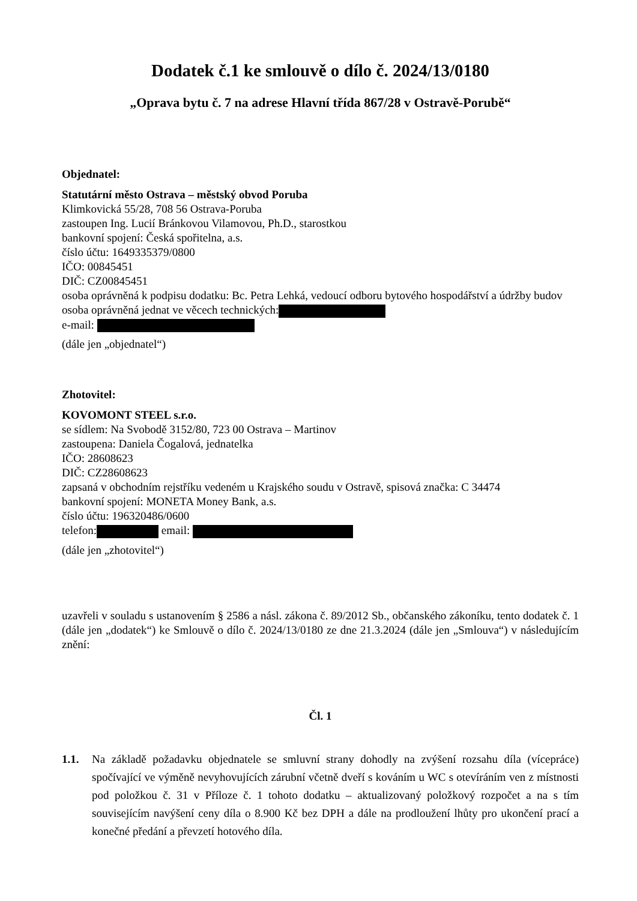Dodatek č.1 ke smlouvě o dílo č. 2024/13/0180
„Oprava bytu č. 7 na adrese Hlavní třída 867/28 v Ostravě-Porubě“
Objednatel:
Statutární město Ostrava – městský obvod Poruba
Klimkovická 55/28, 708 56 Ostrava-Poruba
zastoupen Ing. Lucií Bránkovou Vilamovou, Ph.D., starostkou
bankovní spojení: Česká spořitelna, a.s.
číslo účtu: 1649335379/0800
IČO: 00845451
DIČ: CZ00845451
osoba oprávněná k podpisu dodatku: Bc. Petra Lehká, vedoucí odboru bytového hospodářství a údržby budov
osoba oprávněná jednat ve věcech technických:
e-mail:
(dále jen „objednatel“)
Zhotovitel:
KOVOMONT STEEL s.r.o.
se sídlem: Na Svobodě 3152/80, 723 00 Ostrava – Martinov
zastoupena: Daniela Čogalová, jednatelka
IČO: 28608623
DIČ: CZ28608623
zapsaná v obchodním rejstříku vedeném u Krajského soudu v Ostravě, spisová značka: C 34474
bankovní spojení: MONETA Money Bank, a.s.
číslo účtu: 196320486/0600
telefon: email:
(dále jen „zhotovitel“)
uzavřeli v souladu s ustanovením § 2586 a násl. zákona č. 89/2012 Sb., občanského zákoníku, tento dodatek č. 1 (dále jen „dodatek“) ke Smlouvě o dílo č. 2024/13/0180 ze dne 21.3.2024 (dále jen „Smlouva“) v následujícím znění:
Čl. 1
1.1. Na základě požadavku objednatele se smluvní strany dohodly na zvýšení rozsahu díla (vícepráce) spočívající ve výměně nevyhovujících zárubní včetně dveří s kováním u WC s otevíráním ven z místnosti pod položkou č. 31 v Příloze č. 1 tohoto dodatku – aktualizovaný položkový rozpočet a na s tím souvisejícím navýšení ceny díla o 8.900 Kč bez DPH a dále na prodloužení lhůty pro ukončení prací a konečné předání a převzetí hotového díla.